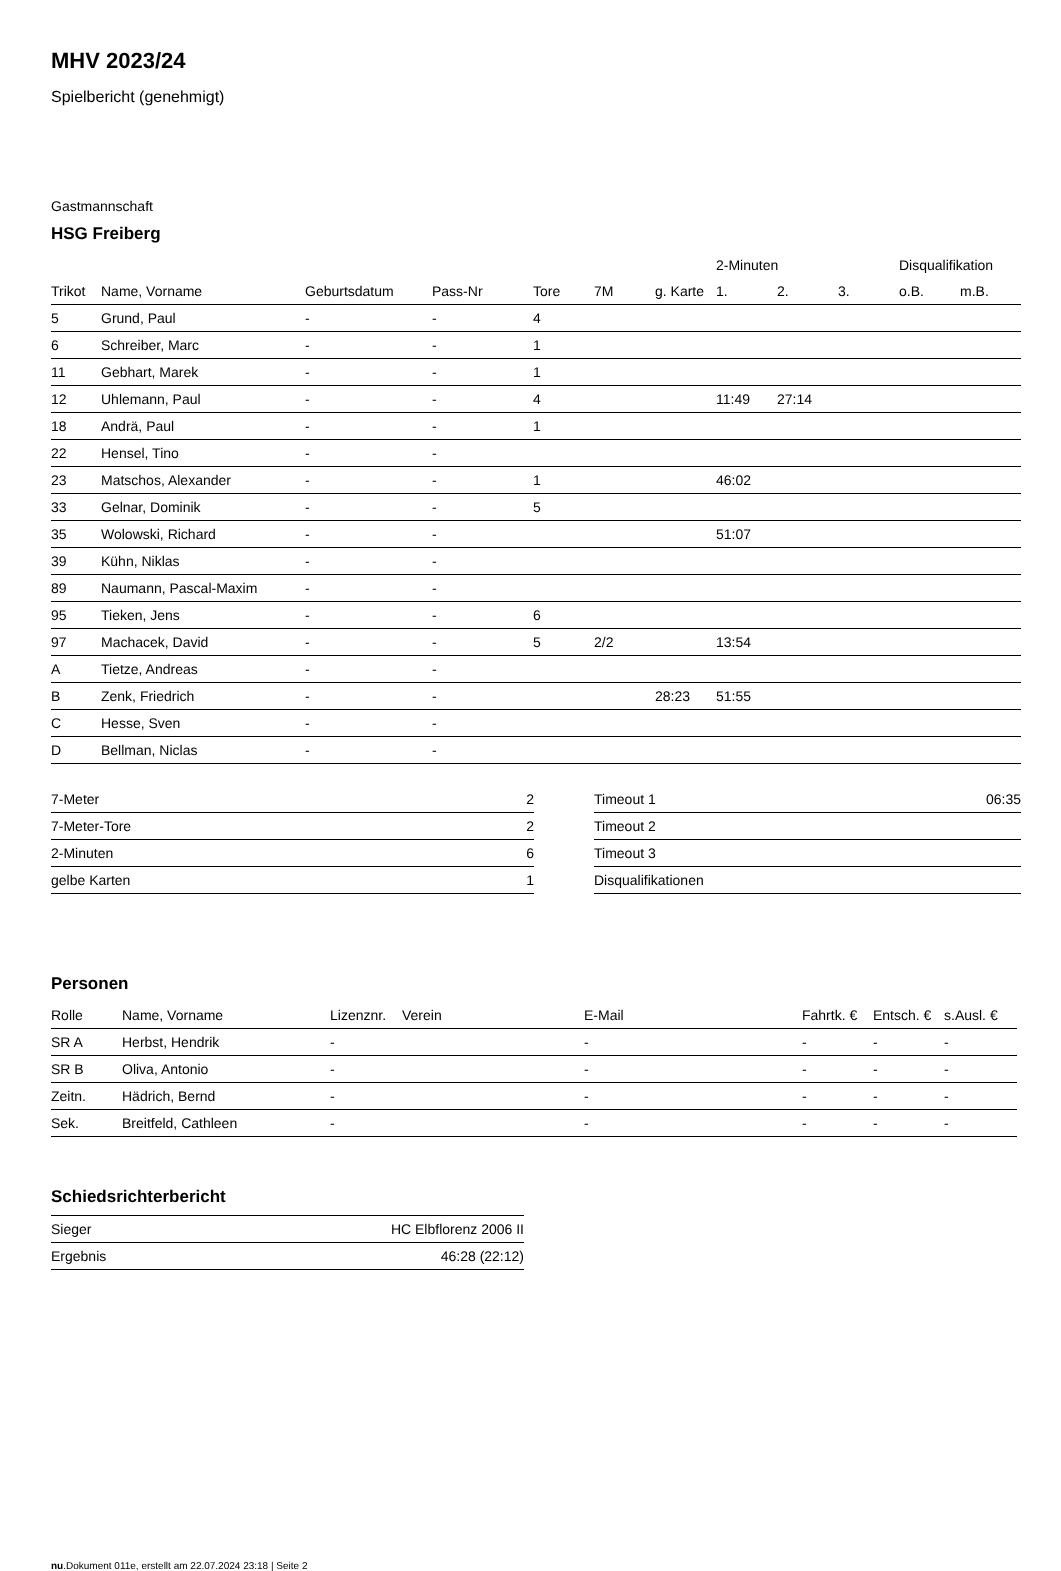MHV 2023/24
Spielbericht (genehmigt)
Gastmannschaft
HSG Freiberg
| | | | | | | | 2-Minuten | | | Disqualifikation | |
| --- | --- | --- | --- | --- | --- | --- | --- | --- | --- | --- | --- |
| Trikot | Name, Vorname | Geburtsdatum | Pass-Nr | Tore | 7M | g. Karte | 1. | 2. | 3. | o.B. | m.B. |
| 5 | Grund, Paul | - | - | 4 | | | | | | | |
| 6 | Schreiber, Marc | - | - | 1 | | | | | | | |
| 11 | Gebhart, Marek | - | - | 1 | | | | | | | |
| 12 | Uhlemann, Paul | - | - | 4 | | | 11:49 | 27:14 | | | |
| 18 | Andrä, Paul | - | - | 1 | | | | | | | |
| 22 | Hensel, Tino | - | - | | | | | | | | |
| 23 | Matschos, Alexander | - | - | 1 | | | 46:02 | | | | |
| 33 | Gelnar, Dominik | - | - | 5 | | | | | | | |
| 35 | Wolowski, Richard | - | - | | | | 51:07 | | | | |
| 39 | Kühn, Niklas | - | - | | | | | | | | |
| 89 | Naumann, Pascal-Maxim | - | - | | | | | | | | |
| 95 | Tieken, Jens | - | - | 6 | | | | | | | |
| 97 | Machacek, David | - | - | 5 | 2/2 | | 13:54 | | | | |
| A | Tietze, Andreas | - | - | | | | | | | | |
| B | Zenk, Friedrich | - | - | | | 28:23 | 51:55 | | | | |
| C | Hesse, Sven | - | - | | | | | | | | |
| D | Bellman, Niclas | - | - | | | | | | | | |
| 7-Meter | 2 |
| 7-Meter-Tore | 2 |
| 2-Minuten | 6 |
| gelbe Karten | 1 |
| Timeout 1 | 06:35 |
| Timeout 2 | |
| Timeout 3 | |
| Disqualifikationen | |
Personen
| Rolle | Name, Vorname | Lizenznr. | Verein | E-Mail | Fahrtk. € | Entsch. € | s.Ausl. € |
| --- | --- | --- | --- | --- | --- | --- | --- |
| SR A | Herbst, Hendrik | - | | - | - | - | - |
| SR B | Oliva, Antonio | - | | - | - | - | - |
| Zeitn. | Hädrich, Bernd | - | | - | - | - | - |
| Sek. | Breitfeld, Cathleen | - | | - | - | - | - |
Schiedsrichterbericht
| Sieger | HC Elbflorenz 2006 II |
| Ergebnis | 46:28 (22:12) |
nu.Dokument 011e, erstellt am 22.07.2024 23:18 | Seite 2